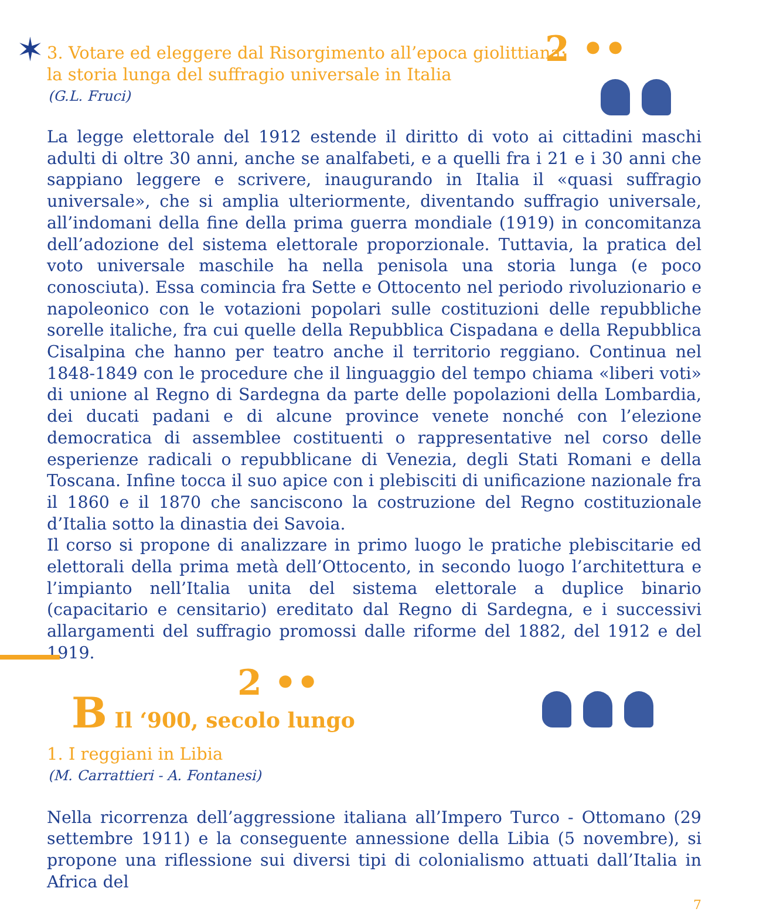✶ 2 ••
2 ••
3. Votare ed eleggere dal Risorgimento all’epoca giolittiana:
la storia lunga del suffragio universale in Italia
(G.L. Fruci)
La legge elettorale del 1912 estende il diritto di voto ai cittadini maschi adulti di oltre 30 anni, anche se analfabeti, e a quelli fra i 21 e i 30 anni che sappiano leggere e scrivere, inaugurando in Italia il «quasi suffragio universale», che si amplia ulteriormente, diventando suffragio universale, all’indomani della fine della prima guerra mondiale (1919) in concomitanza dell’adozione del sistema elettorale proporzionale. Tuttavia, la pratica del voto universale maschile ha nella penisola una storia lunga (e poco conosciuta). Essa comincia fra Sette e Ottocento nel periodo rivoluzionario e napoleonico con le votazioni popolari sulle costituzioni delle repubbliche sorelle italiche, fra cui quelle della Repubblica Cispadana e della Repubblica Cisalpina che hanno per teatro anche il territorio reggiano. Continua nel 1848-1849 con le procedure che il linguaggio del tempo chiama «liberi voti» di unione al Regno di Sardegna da parte delle popolazioni della Lombardia, dei ducati padani e di alcune province venete nonché con l’elezione democratica di assemblee costituenti o rappresentative nel corso delle esperienze radicali o repubblicane di Venezia, degli Stati Romani e della Toscana. Infine tocca il suo apice con i plebisciti di unificazione nazionale fra il 1860 e il 1870 che sanciscono la costruzione del Regno costituzionale d’Italia sotto la dinastia dei Savoia.
Il corso si propone di analizzare in primo luogo le pratiche plebiscitarie ed elettorali della prima metà dell’Ottocento, in secondo luogo l’architettura e l’impianto nell’Italia unita del sistema elettorale a duplice binario (capacitario e censitario) ereditato dal Regno di Sardegna, e i successivi allargamenti del suffragio promossi dalle riforme del 1882, del 1912 e del 1919.
B Il ‘900, secolo lungo
1. I reggiani in Libia
(M. Carrattieri - A. Fontanesi)
Nella ricorrenza dell’aggressione italiana all’Impero Turco - Ottomano (29 settembre 1911) e la conseguente annessione della Libia (5 novembre), si propone una riflessione sui diversi tipi di colonialismo attuati dall’Italia in Africa del
7